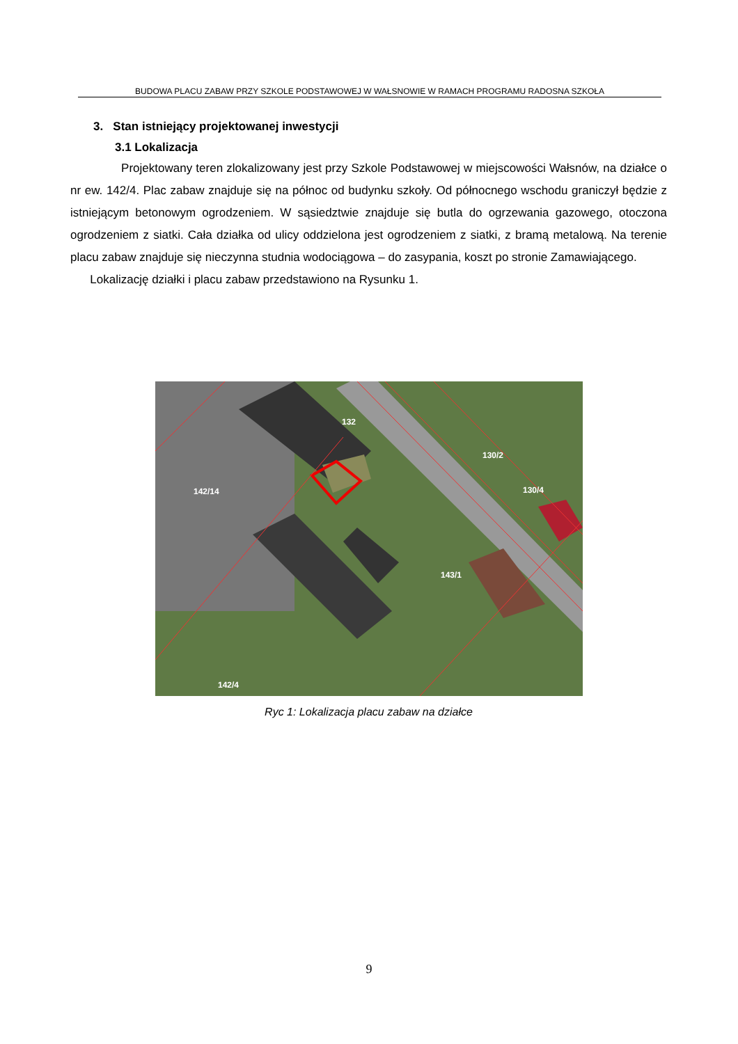BUDOWA PLACU ZABAW PRZY SZKOLE PODSTAWOWEJ W WAŁSNOWIE W RAMACH PROGRAMU RADOSNA SZKOŁA
3. Stan istniejący projektowanej inwestycji
3.1 Lokalizacja
Projektowany teren zlokalizowany jest przy Szkole Podstawowej w miejscowości Wałsnów, na działce o nr ew. 142/4. Plac zabaw znajduje się na północ od budynku szkoły. Od północnego wschodu graniczył będzie z istniejącym betonowym ogrodzeniem. W sąsiedztwie znajduje się butla do ogrzewania gazowego, otoczona ogrodzeniem z siatki. Cała działka od ulicy oddzielona jest ogrodzeniem z siatki, z bramą metalową. Na terenie placu zabaw znajduje się nieczynna studnia wodociągowa – do zasypania, koszt po stronie Zamawiającego.
Lokalizację działki i placu zabaw przedstawiono na Rysunku 1.
132
130/2
130/4
142/14
143/1
142/4
Ryc 1: Lokalizacja placu zabaw na działce
9